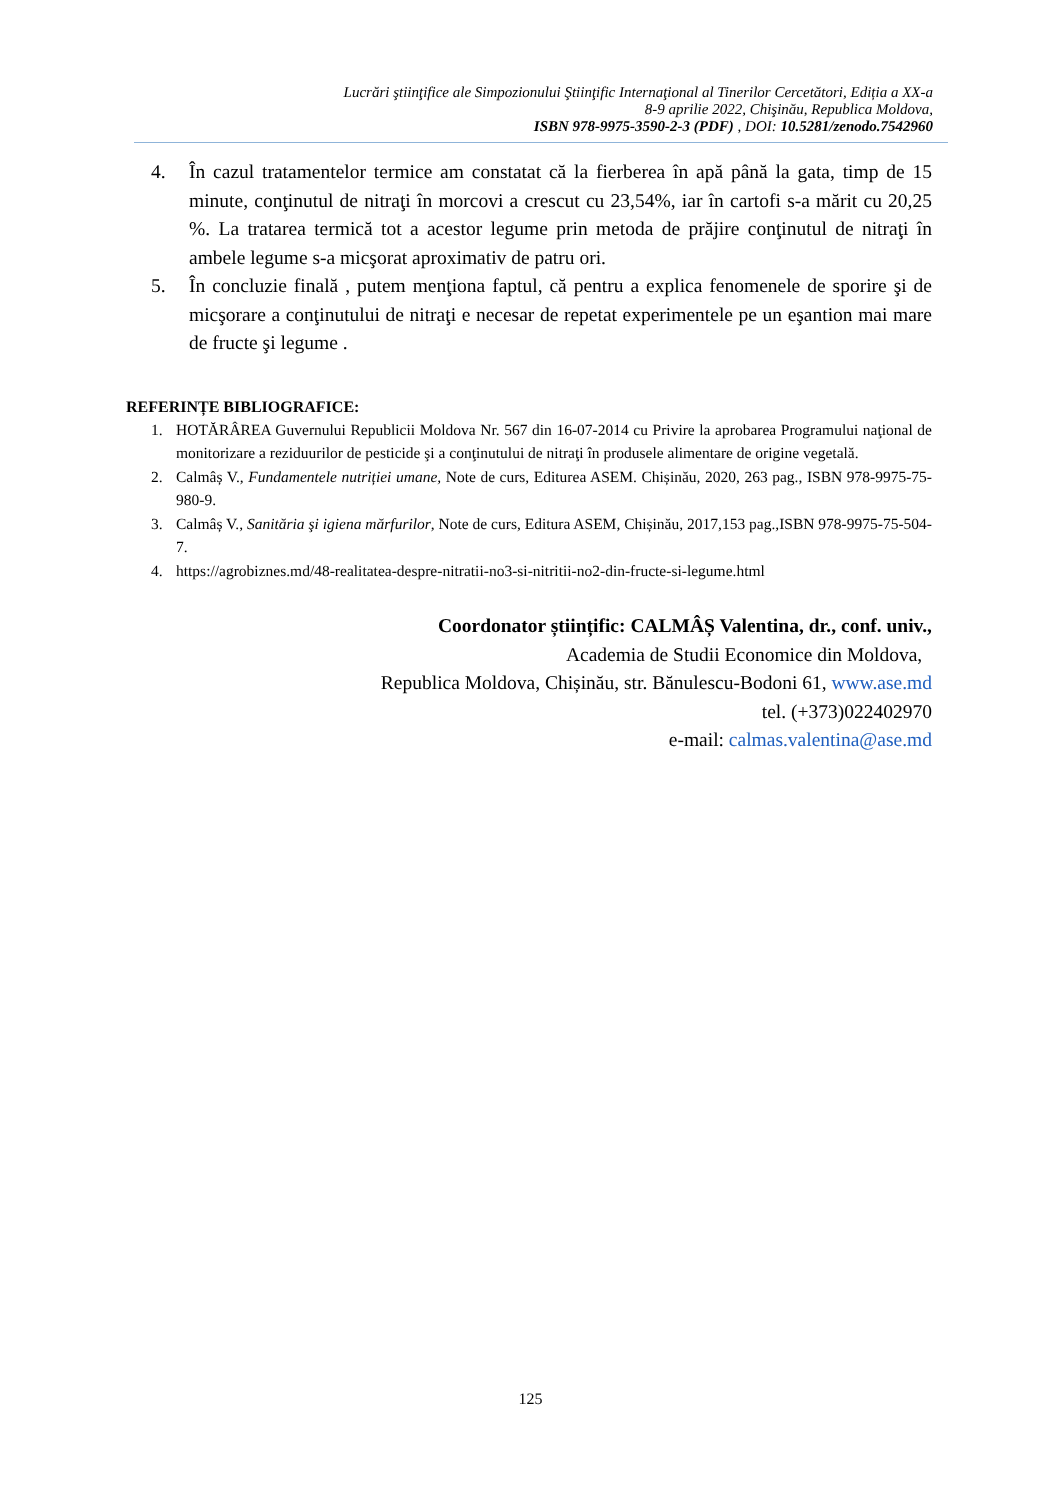Lucrări ştiinţifice ale Simpozionului Ştiinţific Internaţional al Tinerilor Cercetători, Ediția a XX-a
8-9 aprilie 2022, Chişinău, Republica Moldova,
ISBN 978-9975-3590-2-3 (PDF) , DOI: 10.5281/zenodo.7542960
4. În cazul tratamentelor termice am constatat că la fierberea în apă până la gata, timp de 15 minute, conţinutul de nitraţi în morcovi a crescut cu 23,54%, iar în cartofi s-a mărit cu 20,25 %. La tratarea termică tot a acestor legume prin metoda de prăjire conţinutul de nitraţi în ambele legume s-a micşorat aproximativ de patru ori.
5. În concluzie finală , putem menţiona faptul, că pentru a explica fenomenele de sporire şi de micşorare a conţinutului de nitraţi e necesar de repetat experimentele pe un eşantion mai mare de fructe şi legume .
REFERINȚE BIBLIOGRAFICE:
1. HOTĂRÂREA Guvernului Republicii Moldova Nr. 567 din 16-07-2014 cu Privire la aprobarea Programului naţional de monitorizare a reziduurilor de pesticide şi a conţinutului de nitraţi în produsele alimentare de origine vegetală.
2. Calmâș V., Fundamentele nutriției umane, Note de curs, Editurea ASEM. Chișinău, 2020, 263 pag., ISBN 978-9975-75-980-9.
3. Calmâș V., Sanităria şi igiena mărfurilor, Note de curs, Editura ASEM, Chișinău, 2017,153 pag.,ISBN 978-9975-75-504-7.
4. https://agrobiznes.md/48-realitatea-despre-nitratii-no3-si-nitritii-no2-din-fructe-si-legume.html
Coordonator științific: CALMÂȘ Valentina, dr., conf. univ.,
Academia de Studii Economice din Moldova,
Republica Moldova, Chișinău, str. Bănulescu-Bodoni 61, www.ase.md
tel. (+373)022402970
e-mail: calmas.valentina@ase.md
125